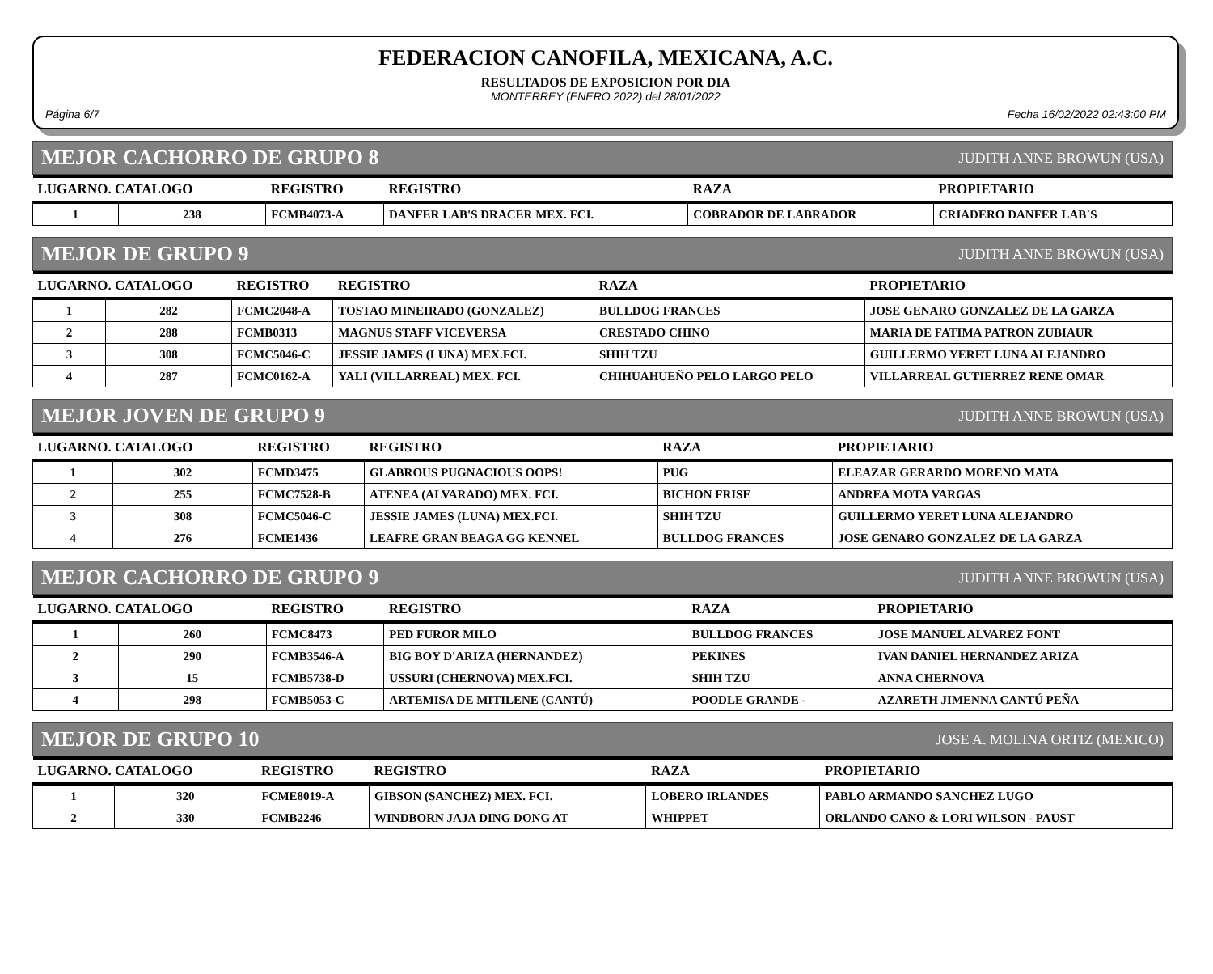FEDERACION CANOFILA, MEXICANA, A.C.
RESULTADOS DE EXPOSICION POR DIA
MONTERREY (ENERO 2022) del 28/01/2022
Página 6/7 Fecha 16/02/2022 02:43:00 PM
MEJOR CACHORRO DE GRUPO 8 JUDITH ANNE BROWUN (USA)
| LUGARNO. CATALOGO | | REGISTRO | REGISTRO | RAZA | PROPIETARIO |
| --- | --- | --- | --- | --- | --- |
| 1 | 238 | FCMB4073-A | DANFER LAB'S DRACER MEX. FCI. | COBRADOR DE LABRADOR | CRIADERO DANFER LAB`S |
MEJOR DE GRUPO 9 JUDITH ANNE BROWUN (USA)
| LUGARNO. CATALOGO | | REGISTRO | REGISTRO | RAZA | PROPIETARIO |
| --- | --- | --- | --- | --- | --- |
| 1 | 282 | FCMC2048-A | TOSTAO MINEIRADO (GONZALEZ) | BULLDOG FRANCES | JOSE GENARO GONZALEZ DE LA GARZA |
| 2 | 288 | FCMB0313 | MAGNUS STAFF VICEVERSA | CRESTADO CHINO | MARIA DE FATIMA PATRON ZUBIAUR |
| 3 | 308 | FCMC5046-C | JESSIE JAMES (LUNA) MEX.FCI. | SHIH TZU | GUILLERMO YERET LUNA ALEJANDRO |
| 4 | 287 | FCMC0162-A | YALI (VILLARREAL) MEX. FCI. | CHIHUAHUEÑO PELO LARGO PELO | VILLARREAL GUTIERREZ RENE OMAR |
MEJOR JOVEN DE GRUPO 9 JUDITH ANNE BROWUN (USA)
| LUGARNO. CATALOGO | | REGISTRO | REGISTRO | RAZA | PROPIETARIO |
| --- | --- | --- | --- | --- | --- |
| 1 | 302 | FCMD3475 | GLABROUS PUGNACIOUS OOPS! | PUG | ELEAZAR GERARDO MORENO MATA |
| 2 | 255 | FCMC7528-B | ATENEA (ALVARADO) MEX. FCI. | BICHON FRISE | ANDREA MOTA VARGAS |
| 3 | 308 | FCMC5046-C | JESSIE JAMES (LUNA) MEX.FCI. | SHIH TZU | GUILLERMO YERET LUNA ALEJANDRO |
| 4 | 276 | FCME1436 | LEAFRE GRAN BEAGA GG KENNEL | BULLDOG FRANCES | JOSE GENARO GONZALEZ DE LA GARZA |
MEJOR CACHORRO DE GRUPO 9 JUDITH ANNE BROWUN (USA)
| LUGARNO. CATALOGO | | REGISTRO | REGISTRO | RAZA | PROPIETARIO |
| --- | --- | --- | --- | --- | --- |
| 1 | 260 | FCMC8473 | PED FUROR MILO | BULLDOG FRANCES | JOSE MANUEL ALVAREZ FONT |
| 2 | 290 | FCMB3546-A | BIG BOY D'ARIZA (HERNANDEZ) | PEKINES | IVAN DANIEL HERNANDEZ ARIZA |
| 3 | 15 | FCMB5738-D | USSURI (CHERNOVA) MEX.FCI. | SHIH TZU | ANNA CHERNOVA |
| 4 | 298 | FCMB5053-C | ARTEMISA DE MITILENE (CANTÚ) | POODLE GRANDE - | AZARETH JIMENNA CANTÚ PEÑA |
MEJOR DE GRUPO 10 JOSE A. MOLINA ORTIZ (MEXICO)
| LUGARNO. CATALOGO | | REGISTRO | REGISTRO | RAZA | PROPIETARIO |
| --- | --- | --- | --- | --- | --- |
| 1 | 320 | FCME8019-A | GIBSON (SANCHEZ) MEX. FCI. | LOBERO IRLANDES | PABLO ARMANDO SANCHEZ LUGO |
| 2 | 330 | FCMB2246 | WINDBORN JAJA DING DONG AT | WHIPPET | ORLANDO CANO & LORI WILSON - PAUST |